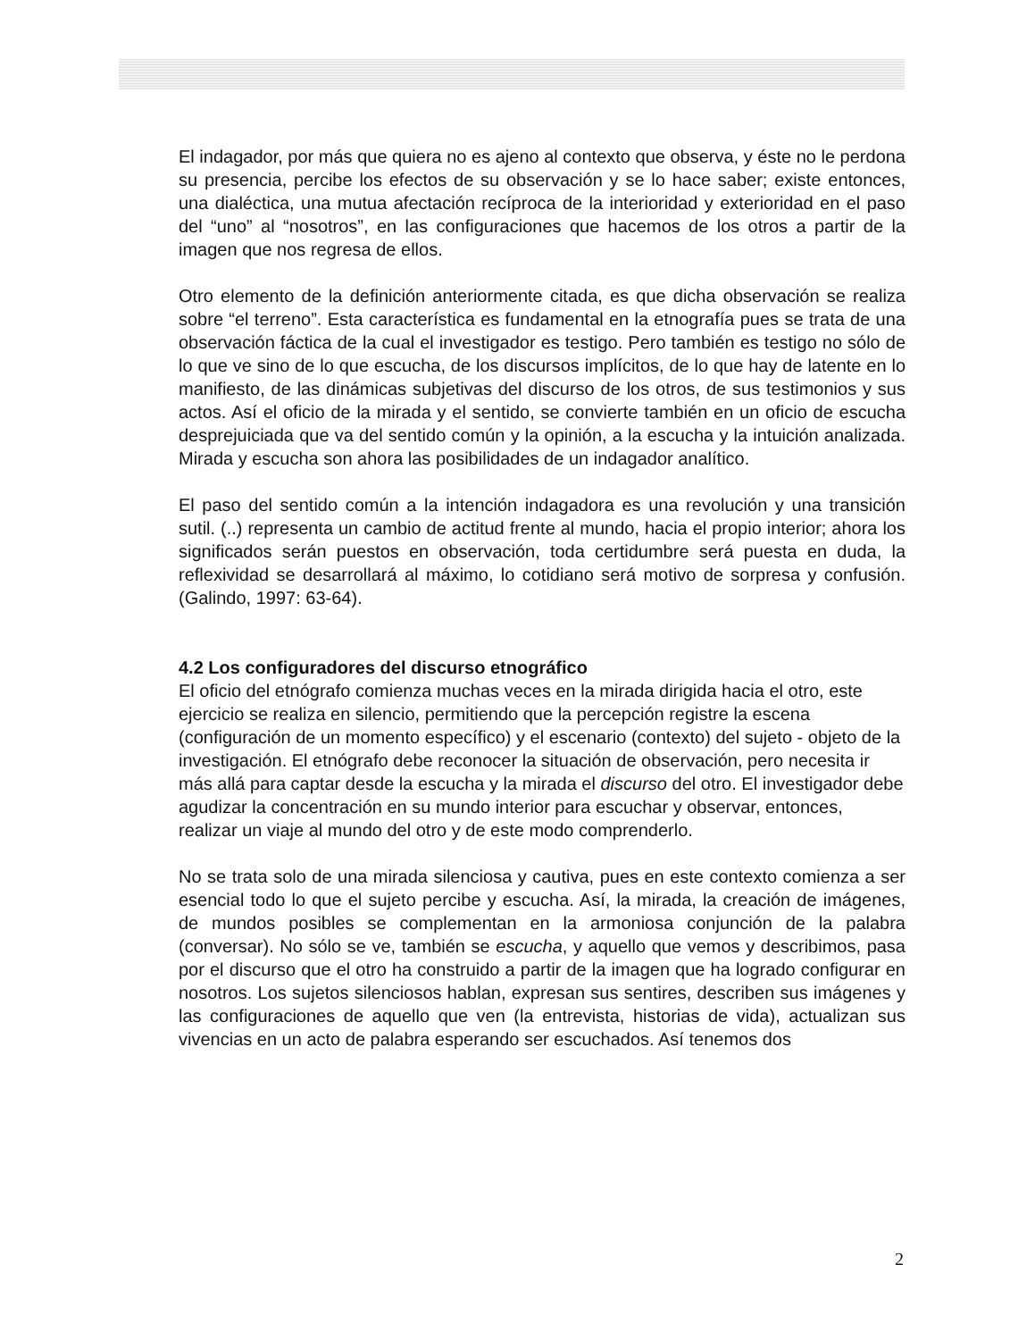El indagador, por más que quiera no es ajeno al contexto que observa, y éste no le perdona su presencia, percibe los efectos de su observación y se lo hace saber; existe entonces, una dialéctica, una mutua afectación recíproca de la interioridad y exterioridad en el paso del “uno” al “nosotros”, en las configuraciones que hacemos de los otros a partir de la imagen que nos regresa de ellos.
Otro elemento de la definición anteriormente citada, es que dicha observación se realiza sobre “el terreno”. Esta característica es fundamental en la etnografía pues se trata de una observación fáctica de la cual el investigador es testigo. Pero también es testigo no sólo de lo que ve sino de lo que escucha, de los discursos implícitos, de lo que hay de latente en lo manifiesto, de las dinámicas subjetivas del discurso de los otros, de sus testimonios y sus actos. Así el oficio de la mirada y el sentido, se convierte también en un oficio de escucha desprejuiciada que va del sentido común y la opinión, a la escucha y la intuición analizada. Mirada y escucha son ahora las posibilidades de un indagador analítico.
El paso del sentido común a la intención indagadora es una revolución y una transición sutil. (..) representa un cambio de actitud frente al mundo, hacia el propio interior; ahora los significados serán puestos en observación, toda certidumbre será puesta en duda, la reflexividad se desarrollará al máximo, lo cotidiano será motivo de sorpresa y confusión. (Galindo, 1997: 63-64).
4.2 Los configuradores del discurso etnográfico
El oficio del etnógrafo comienza muchas veces en la mirada dirigida hacia el otro, este ejercicio se realiza en silencio, permitiendo que la percepción registre la escena (configuración de un momento específico) y el escenario (contexto) del sujeto - objeto de la investigación. El etnógrafo debe reconocer la situación de observación, pero necesita ir más allá para captar desde la escucha y la mirada el discurso del otro. El investigador debe agudizar la concentración en su mundo interior para escuchar y observar, entonces, realizar un viaje al mundo del otro y de este modo comprenderlo.
No se trata solo de una mirada silenciosa y cautiva, pues en este contexto comienza a ser esencial todo lo que el sujeto percibe y escucha. Así, la mirada, la creación de imágenes, de mundos posibles se complementan en la armoniosa conjunción de la palabra (conversar). No sólo se ve, también se escucha, y aquello que vemos y describimos, pasa por el discurso que el otro ha construido a partir de la imagen que ha logrado configurar en nosotros. Los sujetos silenciosos hablan, expresan sus sentires, describen sus imágenes y las configuraciones de aquello que ven (la entrevista, historias de vida), actualizan sus vivencias en un acto de palabra esperando ser escuchados. Así tenemos dos
2